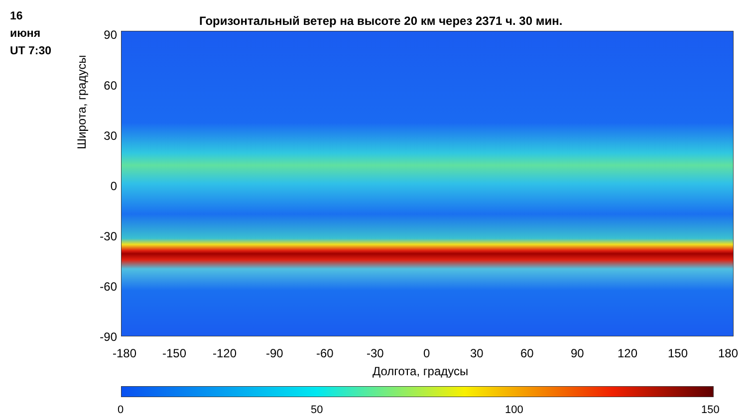16
июня
UT 7:30
Горизонтальный ветер на высоте 20 км через 2371 ч. 30 мин.
Широта, градусы
90
60
30
0
-30
-60
-90
-180 -150 -120 -90 -60 -30 0 30 60 90 120 150 180
Долгота, градусы
0 50 100 150